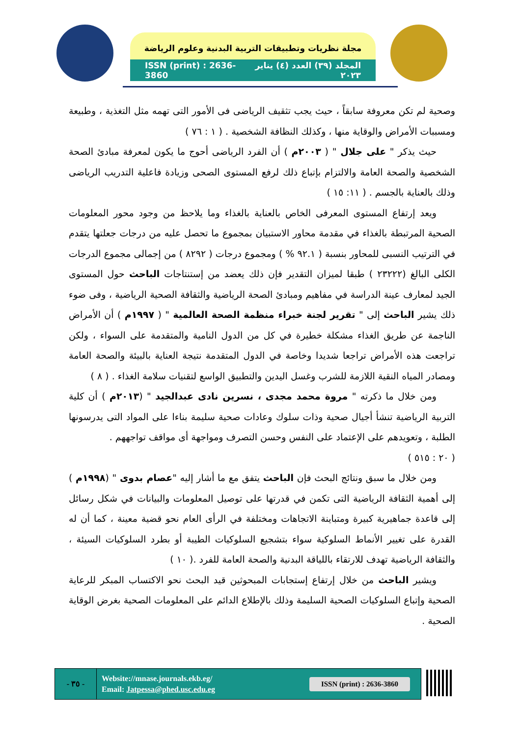مجلة نظريات وتطبيقات التربية البدنية وعلوم الرياضة
ISSN (print) : 2636-3860 المجلد (٣٩) العدد (٤) يناير ٢٠٢٣
وصحية لم تكن معروفة سابقاً ، حيث يجب تثقيف الرياضى فى الأمور التى تهمه مثل التغذية ، وطبيعة ومسببات الأمراض والوقاية منها ، وكذلك النظافة الشخصية . ( ١ : ٧٦ )
  حيث يذكر " على جلال " ( ٢٠٠٣م ) أن الفرد الرياضى أحوج ما يكون لمعرفة مبادئ الصحة الشخصية والصحة العامة والالتزام بإتباع ذلك لرفع المستوى الصحى وزيادة فاعلية التدريب الرياضى وذلك بالعناية بالجسم . ( ١١: ١٥ )
  ويعد إرتفاع المستوى المعرفى الخاص بالعناية بالغذاء وما يلاحظ من وجود محور المعلومات الصحية المرتبطة بالغذاء في مقدمة محاور الاستبيان بمجموع ما تحصل عليه من درجات جعلتها يتقدم في الترتيب النسبى للمحاور بنسبة ( ٩٢.١ % ) ومجموع درجات ( ٨٢٩٢ ) من إجمالى مجموع الدرجات الكلى البالغ (٢٣٢٢٢ ) طبقا لميزان التقدير فإن ذلك يعضد من إستنتاجات الباحث حول المستوى الجيد لمعارف عينة الدراسة في مفاهيم ومبادئ الصحة الرياضية والثقافة الصحية الرياضية ، وفى ضوء ذلك يشير الباحث إلى " تقرير لجنة خبراء منظمة الصحة العالمية " ( ١٩٩٧م ) أن الأمراض الناجمة عن طريق الغذاء مشكلة خطيرة في كل من الدول النامية والمتقدمة على السواء ، ولكن تراجعت هذه الأمراض تراجعا شديدا وخاصة في الدول المتقدمة نتيجة العناية بالبيئة والصحة العامة ومصادر المياه النقية اللازمة للشرب وغسل اليدين والتطبيق الواسع لتقنيات سلامة الغذاء . ( ٨ )
  ومن خلال ما ذكرته " مروة محمد مجدى ، نسرين نادى عبدالجيد " (٢٠١٣م ) أن كلية التربية الرياضية تنشأ أجيال صحية وذات سلوك وعادات صحية سليمة بناءا على المواد التى يدرسونها الطلبة ، وتعويدهم على الإعتماد على النفس وحسن التصرف ومواجهة أى مواقف تواجههم .
( ٢٠ : ٥١٥ )
  ومن خلال ما سبق ونتائج البحث فإن الباحث يتفق مع ما أشار إليه "عصام بدوى " (١٩٩٨م ) إلى أهمية الثقافة الرياضية التى تكمن في قدرتها على توصيل المعلومات والبيانات في شكل رسائل إلى قاعدة جماهيرية كبيرة ومتباينة الاتجاهات ومختلفة في الرأى العام نحو قضية معينة ، كما أن له القدرة على تغيير الأنماط السلوكية سواء بتشجيع السلوكيات الطيبة أو بطرد السلوكيات السيئة ، والثقافة الرياضية تهدف للارتقاء باللياقة البدنية والصحة العامة للفرد .( ١٠ )
  ويشير الباحث من خلال إرتفاع إستجابات المبحوثين قيد البحث نحو الاكتساب المبكر للرعاية الصحية وإتباع السلوكيات الصحية السليمة وذلك بالإطلاع الدائم على المعلومات الصحية بغرض الوقاية الصحية .
- ٣٥ -
Website://mnase.journals.ekb.eg/
Email: Jatpessa@phed.usc.edu.eg
ISSN (print) : 2636-3860